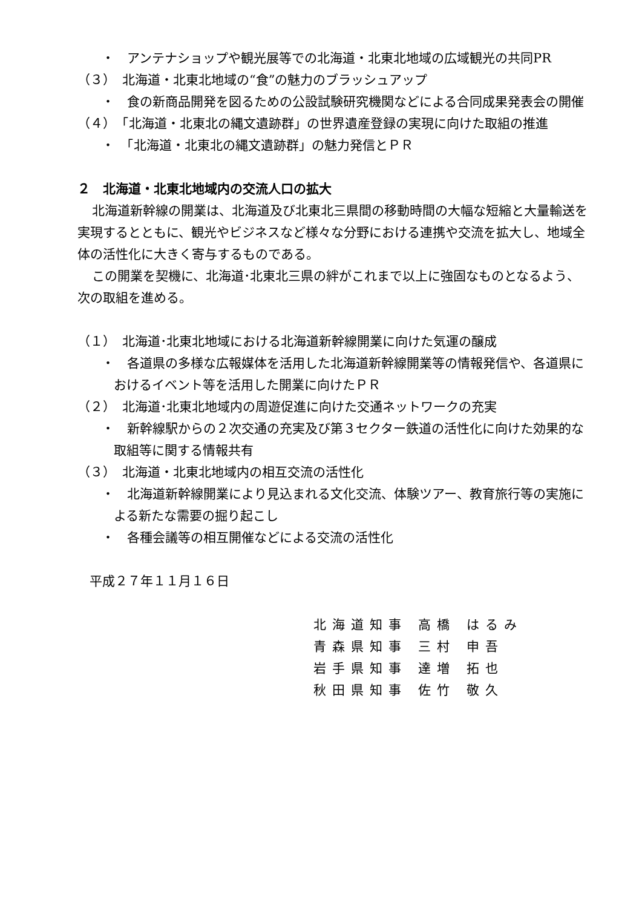・　アンテナショップや観光展等での北海道・北東北地域の広域観光の共同PR
（３）　北海道・北東北地域の“食”の魅力のブラッシュアップ
・　食の新商品開発を図るための公設試験研究機関などによる合同成果発表会の開催
（４）　「北海道・北東北の縄文遺跡群」の世界遺産登録の実現に向けた取組の推進
・　「北海道・北東北の縄文遺跡群」の魅力発信とＰＲ
２　北海道・北東北地域内の交流人口の拡大
北海道新幹線の開業は、北海道及び北東北三県間の移動時間の大幅な短縮と大量輸送を実現するとともに、観光やビジネスなど様々な分野における連携や交流を拡大し、地域全体の活性化に大きく寄与するものである。
この開業を契機に、北海道･北東北三県の絆がこれまで以上に強固なものとなるよう、次の取組を進める。
（１）　北海道･北東北地域における北海道新幹線開業に向けた気運の醸成
・　各道県の多様な広報媒体を活用した北海道新幹線開業等の情報発信や、各道県におけるイベント等を活用した開業に向けたＰＲ
（２）　北海道･北東北地域内の周遊促進に向けた交通ネットワークの充実
・　新幹線駅からの２次交通の充実及び第３セクター鉄道の活性化に向けた効果的な取組等に関する情報共有
（３）　北海道・北東北地域内の相互交流の活性化
・　北海道新幹線開業により見込まれる文化交流、体験ツアー、教育旅行等の実施による新たな需要の掘り起こし
・　各種会議等の相互開催などによる交流の活性化
平成２７年１１月１６日
| 北海道知事 | 高橋 | はるみ |
| 青森県知事 | 三村 | 申吾 |
| 岩手県知事 | 達増 | 拓也 |
| 秋田県知事 | 佐竹 | 敬久 |